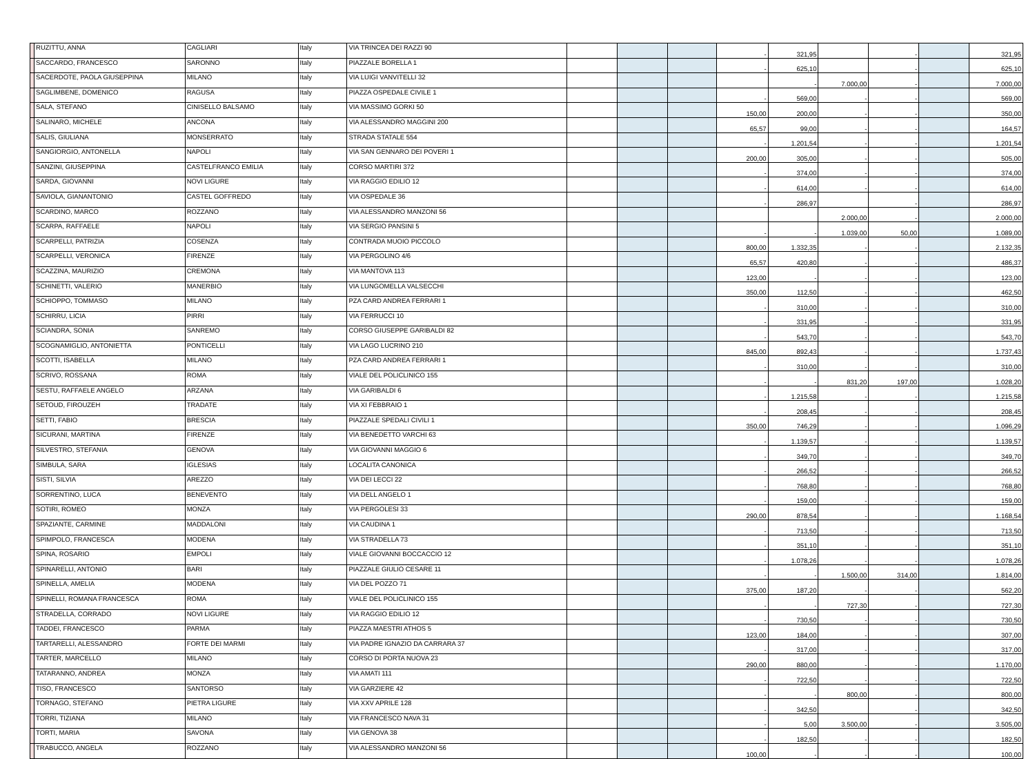| | RUZITTU, ANNA | CAGLIARI | Italy | VIA TRINCEA DEI RAZZI 90 | | | | - | 321,95 | | - | | 321,95 |
| | SACCARDO, FRANCESCO | SARONNO | Italy | PIAZZALE BORELLA 1 | | | | - | 625,10 | | - | | 625,10 |
| | SACERDOTE, PAOLA GIUSEPPINA | MILANO | Italy | VIA LUIGI VANVITELLI 32 | | | | | - | 7.000,00 | - | | 7.000,00 |
| | SAGLIMBENE, DOMENICO | RAGUSA | Italy | PIAZZA OSPEDALE CIVILE 1 | | | | - | 569,00 | - | - | | 569,00 |
| | SALA, STEFANO | CINISELLO BALSAMO | Italy | VIA MASSIMO GORKI 50 | | | | 150,00 | 200,00 | - | - | | 350,00 |
| | SALINARO, MICHELE | ANCONA | Italy | VIA ALESSANDRO MAGGINI 200 | | | | 65,57 | 99,00 | - | - | | 164,57 |
| | SALIS, GIULIANA | MONSERRATO | Italy | STRADA STATALE 554 | | | | - | 1.201,54 | - | - | | 1.201,54 |
| | SANGIORGIO, ANTONELLA | NAPOLI | Italy | VIA SAN GENNARO DEI POVERI 1 | | | | 200,00 | 305,00 | - | - | | 505,00 |
| | SANZINI, GIUSEPPINA | CASTELFRANCO EMILIA | Italy | CORSO MARTIRI 372 | | | | - | 374,00 | - | - | | 374,00 |
| | SARDA, GIOVANNI | NOVI LIGURE | Italy | VIA RAGGIO EDILIO 12 | | | | - | 614,00 | - | - | | 614,00 |
| | SAVIOLA, GIANANTONIO | CASTEL GOFFREDO | Italy | VIA OSPEDALE 36 | | | | - | 286,97 | | - | | 286,97 |
| | SCARDINO, MARCO | ROZZANO | Italy | VIA ALESSANDRO MANZONI 56 | | | | | | 2.000,00 | - | | 2.000,00 |
| | SCARPA, RAFFAELE | NAPOLI | Italy | VIA SERGIO PANSINI 5 | | | | - | - | 1.039,00 | 50,00 | | 1.089,00 |
| | SCARPELLI, PATRIZIA | COSENZA | Italy | CONTRADA MUOIO PICCOLO | | | | 800,00 | 1.332,35 | - | - | | 2.132,35 |
| | SCARPELLI, VERONICA | FIRENZE | Italy | VIA PERGOLINO 4/6 | | | | 65,57 | 420,80 | - | - | | 486,37 |
| | SCAZZINA, MAURIZIO | CREMONA | Italy | VIA MANTOVA 113 | | | | 123,00 | - | - | - | | 123,00 |
| | SCHINETTI, VALERIO | MANERBIO | Italy | VIA LUNGOMELLA VALSECCHI | | | | 350,00 | 112,50 | - | - | | 462,50 |
| | SCHIOPPO, TOMMASO | MILANO | Italy | PZA CARD ANDREA FERRARI 1 | | | | - | 310,00 | - | - | | 310,00 |
| | SCHIRRU, LICIA | PIRRI | Italy | VIA FERRUCCI 10 | | | | - | 331,95 | - | - | | 331,95 |
| | SCIANDRA, SONIA | SANREMO | Italy | CORSO GIUSEPPE GARIBALDI 82 | | | | - | 543,70 | - | - | | 543,70 |
| | SCOGNAMIGLIO, ANTONIETTA | PONTICELLI | Italy | VIA LAGO LUCRINO 210 | | | | 845,00 | 892,43 | - | - | | 1.737,43 |
| | SCOTTI, ISABELLA | MILANO | Italy | PZA CARD ANDREA FERRARI 1 | | | | - | 310,00 | - | - | | 310,00 |
| | SCRIVO, ROSSANA | ROMA | Italy | VIALE DEL POLICLINICO 155 | | | | - | - | 831,20 | 197,00 | | 1.028,20 |
| | SESTU, RAFFAELE ANGELO | ARZANA | Italy | VIA GARIBALDI 6 | | | | - | 1.215,58 | - | - | | 1.215,58 |
| | SETOUD, FIROUZEH | TRADATE | Italy | VIA XI FEBBRAIO 1 | | | | - | 208,45 | - | - | | 208,45 |
| | SETTI, FABIO | BRESCIA | Italy | PIAZZALE SPEDALI CIVILI 1 | | | | 350,00 | 746,29 | - | - | | 1.096,29 |
| | SICURANI, MARTINA | FIRENZE | Italy | VIA BENEDETTO VARCHI 63 | | | | - | 1.139,57 | - | - | | 1.139,57 |
| | SILVESTRO, STEFANIA | GENOVA | Italy | VIA GIOVANNI MAGGIO 6 | | | | - | 349,70 | - | - | | 349,70 |
| | SIMBULA, SARA | IGLESIAS | Italy | LOCALITA CANONICA | | | | - | 266,52 | - | - | | 266,52 |
| | SISTI, SILVIA | AREZZO | Italy | VIA DEI LECCI 22 | | | | - | 768,80 | - | - | | 768,80 |
| | SORRENTINO, LUCA | BENEVENTO | Italy | VIA DELL ANGELO 1 | | | | - | 159,00 | - | - | | 159,00 |
| | SOTIRI, ROMEO | MONZA | Italy | VIA PERGOLESI 33 | | | | 290,00 | 878,54 | - | - | | 1.168,54 |
| | SPAZIANTE, CARMINE | MADDALONI | Italy | VIA CAUDINA 1 | | | | - | 713,50 | - | - | | 713,50 |
| | SPIMPOLO, FRANCESCA | MODENA | Italy | VIA STRADELLA 73 | | | | - | 351,10 | - | - | | 351,10 |
| | SPINA, ROSARIO | EMPOLI | Italy | VIALE GIOVANNI BOCCACCIO 12 | | | | - | 1.078,26 | - | - | | 1.078,26 |
| | SPINARELLI, ANTONIO | BARI | Italy | PIAZZALE GIULIO CESARE 11 | | | | - | - | 1.500,00 | 314,00 | | 1.814,00 |
| | SPINELLA, AMELIA | MODENA | Italy | VIA DEL POZZO 71 | | | | 375,00 | 187,20 | - | - | | 562,20 |
| | SPINELLI, ROMANA FRANCESCA | ROMA | Italy | VIALE DEL POLICLINICO 155 | | | | - | - | 727,30 | - | | 727,30 |
| | STRADELLA, CORRADO | NOVI LIGURE | Italy | VIA RAGGIO EDILIO 12 | | | | - | 730,50 | - | - | | 730,50 |
| | TADDEI, FRANCESCO | PARMA | Italy | PIAZZA MAESTRI ATHOS 5 | | | | 123,00 | 184,00 | - | - | | 307,00 |
| | TARTARELLI, ALESSANDRO | FORTE DEI MARMI | Italy | VIA PADRE IGNAZIO DA CARRARA 37 | | | | - | 317,00 | - | - | | 317,00 |
| | TARTER, MARCELLO | MILANO | Italy | CORSO DI PORTA NUOVA 23 | | | | 290,00 | 880,00 | - | - | | 1.170,00 |
| | TATARANNO, ANDREA | MONZA | Italy | VIA AMATI 111 | | | | - | 722,50 | - | - | | 722,50 |
| | TISO, FRANCESCO | SANTORSO | Italy | VIA GARZIERE 42 | | | | - | - | 800,00 | - | | 800,00 |
| | TORNAGO, STEFANO | PIETRA LIGURE | Italy | VIA XXV APRILE 128 | | | | - | 342,50 | | - | | 342,50 |
| | TORRI, TIZIANA | MILANO | Italy | VIA FRANCESCO NAVA 31 | | | | - | 5,00 | 3.500,00 | - | | 3.505,00 |
| | TORTI, MARIA | SAVONA | Italy | VIA GENOVA 38 | | | | - | 182,50 | - | - | | 182,50 |
| | TRABUCCO, ANGELA | ROZZANO | Italy | VIA ALESSANDRO MANZONI 56 | | | | 100,00 | - | - | - | | 100,00 |